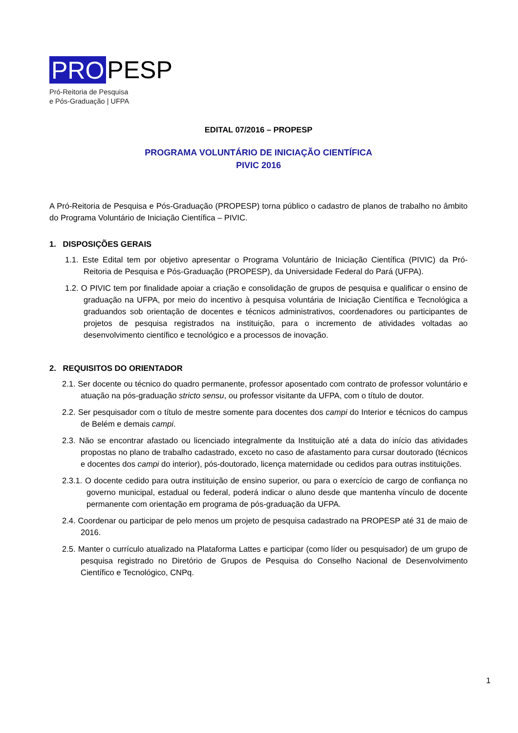PRO PESP
Pró-Reitoria de Pesquisa
e Pós-Graduação | UFPA
EDITAL 07/2016 – PROPESP
PROGRAMA VOLUNTÁRIO DE INICIAÇÃO CIENTÍFICA
PIVIC 2016
A Pró-Reitoria de Pesquisa e Pós-Graduação (PROPESP) torna público o cadastro de planos de trabalho no âmbito do Programa Voluntário de Iniciação Científica – PIVIC.
1. DISPOSIÇÕES GERAIS
1.1. Este Edital tem por objetivo apresentar o Programa Voluntário de Iniciação Científica (PIVIC) da Pró-Reitoria de Pesquisa e Pós-Graduação (PROPESP), da Universidade Federal do Pará (UFPA).
1.2. O PIVIC tem por finalidade apoiar a criação e consolidação de grupos de pesquisa e qualificar o ensino de graduação na UFPA, por meio do incentivo à pesquisa voluntária de Iniciação Científica e Tecnológica a graduandos sob orientação de docentes e técnicos administrativos, coordenadores ou participantes de projetos de pesquisa registrados na instituição, para o incremento de atividades voltadas ao desenvolvimento científico e tecnológico e a processos de inovação.
2. REQUISITOS DO ORIENTADOR
2.1. Ser docente ou técnico do quadro permanente, professor aposentado com contrato de professor voluntário e atuação na pós-graduação stricto sensu, ou professor visitante da UFPA, com o título de doutor.
2.2. Ser pesquisador com o título de mestre somente para docentes dos campi do Interior e técnicos do campus de Belém e demais campi.
2.3. Não se encontrar afastado ou licenciado integralmente da Instituição até a data do início das atividades propostas no plano de trabalho cadastrado, exceto no caso de afastamento para cursar doutorado (técnicos e docentes dos campi do interior), pós-doutorado, licença maternidade ou cedidos para outras instituições.
2.3.1. O docente cedido para outra instituição de ensino superior, ou para o exercício de cargo de confiança no governo municipal, estadual ou federal, poderá indicar o aluno desde que mantenha vínculo de docente permanente com orientação em programa de pós-graduação da UFPA.
2.4. Coordenar ou participar de pelo menos um projeto de pesquisa cadastrado na PROPESP até 31 de maio de 2016.
2.5. Manter o currículo atualizado na Plataforma Lattes e participar (como líder ou pesquisador) de um grupo de pesquisa registrado no Diretório de Grupos de Pesquisa do Conselho Nacional de Desenvolvimento Científico e Tecnológico, CNPq.
1